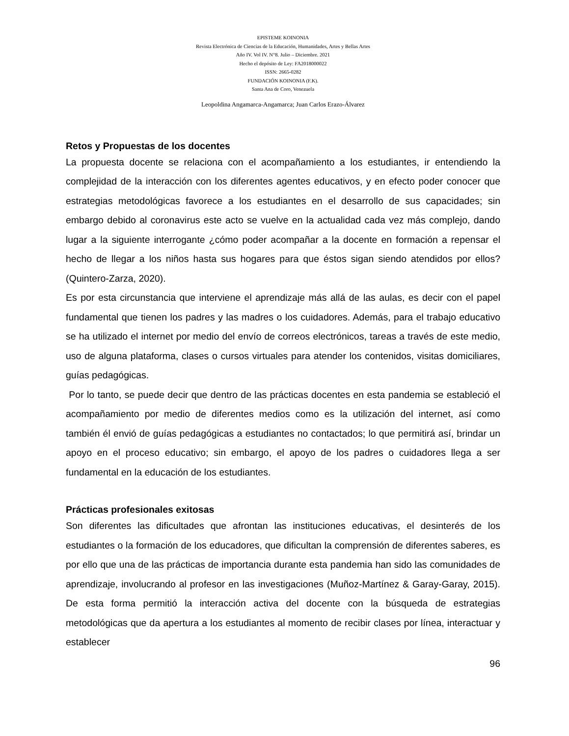EPISTEME KOINONIA
Revista Electrónica de Ciencias de la Educación, Humanidades, Artes y Bellas Artes
Año IV. Vol IV. N°8. Julio – Diciembre. 2021
Hecho el depósito de Ley: FA2018000022
ISSN: 2665-0282
FUNDACIÓN KOINONIA (F.K).
Santa Ana de Coro, Venezuela
Leopoldina Angamarca-Angamarca; Juan Carlos Erazo-Álvarez
Retos y Propuestas de los docentes
La propuesta docente se relaciona con el acompañamiento a los estudiantes, ir entendiendo la complejidad de la interacción con los diferentes agentes educativos, y en efecto poder conocer que estrategias metodológicas favorece a los estudiantes en el desarrollo de sus capacidades; sin embargo debido al coronavirus este acto se vuelve en la actualidad cada vez más complejo, dando lugar a la siguiente interrogante ¿cómo poder acompañar a la docente en formación a repensar el hecho de llegar a los niños hasta sus hogares para que éstos sigan siendo atendidos por ellos? (Quintero-Zarza, 2020).
Es por esta circunstancia que interviene el aprendizaje más allá de las aulas, es decir con el papel fundamental que tienen los padres y las madres o los cuidadores. Además, para el trabajo educativo se ha utilizado el internet por medio del envío de correos electrónicos, tareas a través de este medio, uso de alguna plataforma, clases o cursos virtuales para atender los contenidos, visitas domiciliares, guías pedagógicas.
Por lo tanto, se puede decir que dentro de las prácticas docentes en esta pandemia se estableció el acompañamiento por medio de diferentes medios como es la utilización del internet, así como también él envió de guías pedagógicas a estudiantes no contactados; lo que permitirá así, brindar un apoyo en el proceso educativo; sin embargo, el apoyo de los padres o cuidadores llega a ser fundamental en la educación de los estudiantes.
Prácticas profesionales exitosas
Son diferentes las dificultades que afrontan las instituciones educativas, el desinterés de los estudiantes o la formación de los educadores, que dificultan la comprensión de diferentes saberes, es por ello que una de las prácticas de importancia durante esta pandemia han sido las comunidades de aprendizaje, involucrando al profesor en las investigaciones (Muñoz-Martínez & Garay-Garay, 2015). De esta forma permitió la interacción activa del docente con la búsqueda de estrategias metodológicas que da apertura a los estudiantes al momento de recibir clases por línea, interactuar y establecer
96